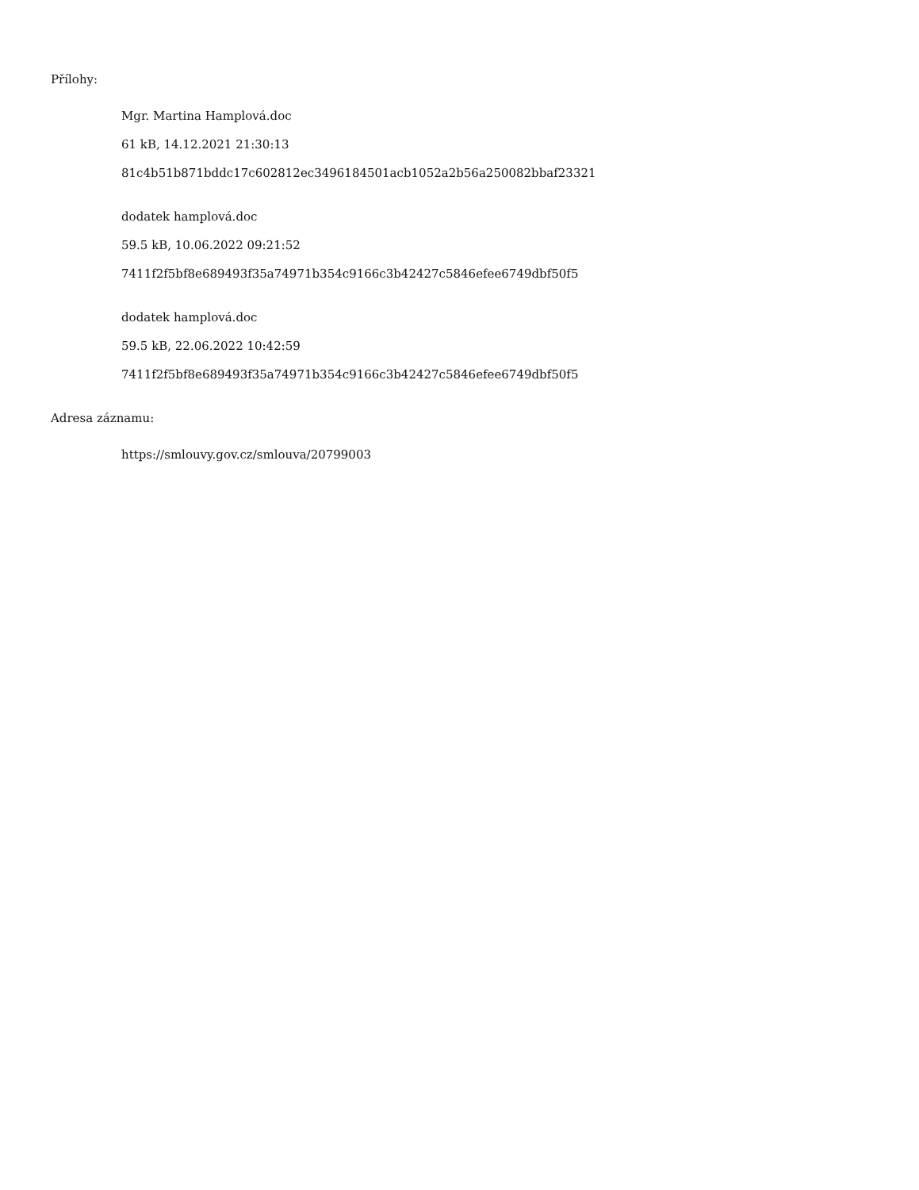Přílohy:
Mgr. Martina Hamplová.doc
61 kB, 14.12.2021 21:30:13
81c4b51b871bddc17c602812ec3496184501acb1052a2b56a250082bbaf23321
dodatek hamplová.doc
59.5 kB, 10.06.2022 09:21:52
7411f2f5bf8e689493f35a74971b354c9166c3b42427c5846efee6749dbf50f5
dodatek hamplová.doc
59.5 kB, 22.06.2022 10:42:59
7411f2f5bf8e689493f35a74971b354c9166c3b42427c5846efee6749dbf50f5
Adresa záznamu:
https://smlouvy.gov.cz/smlouva/20799003